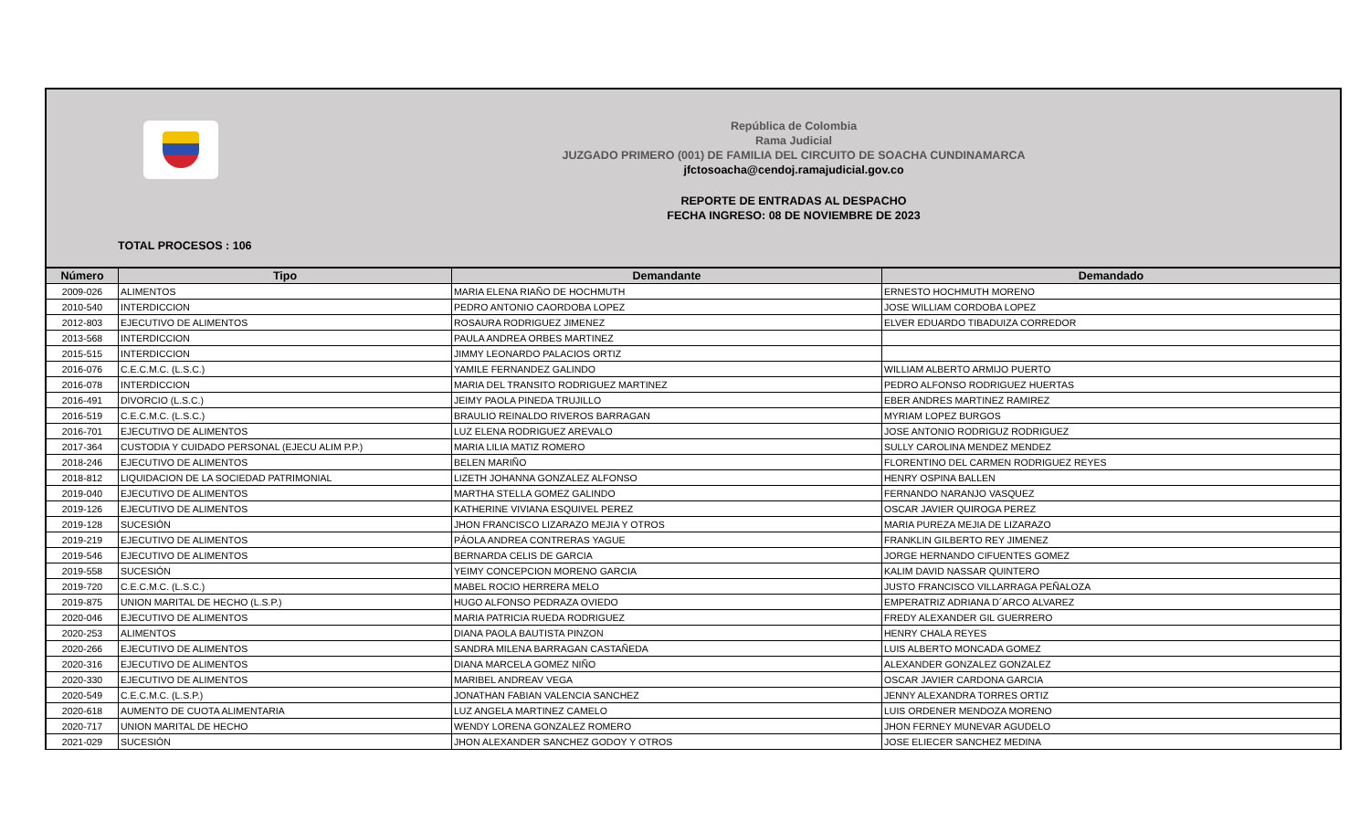República de Colombia
Rama Judicial
JUZGADO PRIMERO (001) DE FAMILIA DEL CIRCUITO DE SOACHA CUNDINAMARCA
jfctosoacha@cendoj.ramajudicial.gov.co
REPORTE DE ENTRADAS AL DESPACHO
FECHA INGRESO: 08 DE NOVIEMBRE DE 2023
TOTAL PROCESOS : 106
| Número | Tipo | Demandante | Demandado |
| --- | --- | --- | --- |
| 2009-026 | ALIMENTOS | MARIA ELENA RIAÑO DE HOCHMUTH | ERNESTO HOCHMUTH MORENO |
| 2010-540 | INTERDICCION | PEDRO ANTONIO CAORDOBA LOPEZ | JOSE WILLIAM CORDOBA LOPEZ |
| 2012-803 | EJECUTIVO DE ALIMENTOS | ROSAURA RODRIGUEZ JIMENEZ | ELVER EDUARDO TIBADUIZA CORREDOR |
| 2013-568 | INTERDICCION | PAULA ANDREA ORBES MARTINEZ | |
| 2015-515 | INTERDICCION | JIMMY LEONARDO PALACIOS ORTIZ | |
| 2016-076 | C.E.C.M.C. (L.S.C.) | YAMILE FERNANDEZ GALINDO | WILLIAM ALBERTO ARMIJO PUERTO |
| 2016-078 | INTERDICCION | MARIA DEL TRANSITO RODRIGUEZ MARTINEZ | PEDRO ALFONSO RODRIGUEZ HUERTAS |
| 2016-491 | DIVORCIO (L.S.C.) | JEIMY PAOLA PINEDA TRUJILLO | EBER ANDRES MARTINEZ RAMIREZ |
| 2016-519 | C.E.C.M.C. (L.S.C.) | BRAULIO REINALDO RIVEROS BARRAGAN | MYRIAM LOPEZ BURGOS |
| 2016-701 | EJECUTIVO DE ALIMENTOS | LUZ ELENA RODRIGUEZ AREVALO | JOSE ANTONIO RODRIGUZ RODRIGUEZ |
| 2017-364 | CUSTODIA Y CUIDADO PERSONAL (EJECU ALIM P.P.) | MARIA LILIA MATIZ ROMERO | SULLY CAROLINA MENDEZ MENDEZ |
| 2018-246 | EJECUTIVO DE ALIMENTOS | BELEN MARIÑO | FLORENTINO DEL CARMEN RODRIGUEZ REYES |
| 2018-812 | LIQUIDACION DE LA SOCIEDAD PATRIMONIAL | LIZETH JOHANNA GONZALEZ ALFONSO | HENRY OSPINA BALLEN |
| 2019-040 | EJECUTIVO DE ALIMENTOS | MARTHA STELLA GOMEZ GALINDO | FERNANDO NARANJO VASQUEZ |
| 2019-126 | EJECUTIVO DE ALIMENTOS | KATHERINE VIVIANA ESQUIVEL PEREZ | OSCAR JAVIER QUIROGA PEREZ |
| 2019-128 | SUCESIÓN | JHON FRANCISCO LIZARAZO MEJIA Y OTROS | MARIA PUREZA MEJIA DE LIZARAZO |
| 2019-219 | EJECUTIVO DE ALIMENTOS | PÁOLA ANDREA CONTRERAS YAGUE | FRANKLIN GILBERTO REY JIMENEZ |
| 2019-546 | EJECUTIVO DE ALIMENTOS | BERNARDA CELIS DE GARCIA | JORGE HERNANDO CIFUENTES GOMEZ |
| 2019-558 | SUCESIÓN | YEIMY CONCEPCION MORENO GARCIA | KALIM DAVID NASSAR QUINTERO |
| 2019-720 | C.E.C.M.C. (L.S.C.) | MABEL ROCIO HERRERA MELO | JUSTO FRANCISCO VILLARRAGA PEÑALOZA |
| 2019-875 | UNION MARITAL DE HECHO (L.S.P.) | HUGO ALFONSO PEDRAZA OVIEDO | EMPERATRIZ ADRIANA D´ARCO ALVAREZ |
| 2020-046 | EJECUTIVO DE ALIMENTOS | MARIA PATRICIA RUEDA RODRIGUEZ | FREDY ALEXANDER GIL GUERRERO |
| 2020-253 | ALIMENTOS | DIANA PAOLA BAUTISTA PINZON | HENRY CHALA REYES |
| 2020-266 | EJECUTIVO DE ALIMENTOS | SANDRA MILENA BARRAGAN CASTAÑEDA | LUIS ALBERTO MONCADA GOMEZ |
| 2020-316 | EJECUTIVO DE ALIMENTOS | DIANA MARCELA GOMEZ NIÑO | ALEXANDER GONZALEZ GONZALEZ |
| 2020-330 | EJECUTIVO DE ALIMENTOS | MARIBEL ANDREAV VEGA | OSCAR JAVIER CARDONA GARCIA |
| 2020-549 | C.E.C.M.C. (L.S.P.) | JONATHAN FABIAN VALENCIA SANCHEZ | JENNY ALEXANDRA TORRES ORTIZ |
| 2020-618 | AUMENTO DE CUOTA ALIMENTARIA | LUZ ANGELA MARTINEZ CAMELO | LUIS ORDENER MENDOZA MORENO |
| 2020-717 | UNION MARITAL DE HECHO | WENDY LORENA GONZALEZ ROMERO | JHON FERNEY MUNEVAR AGUDELO |
| 2021-029 | SUCESIÓN | JHON ALEXANDER SANCHEZ GODOY Y OTROS | JOSE ELIECER SANCHEZ MEDINA |